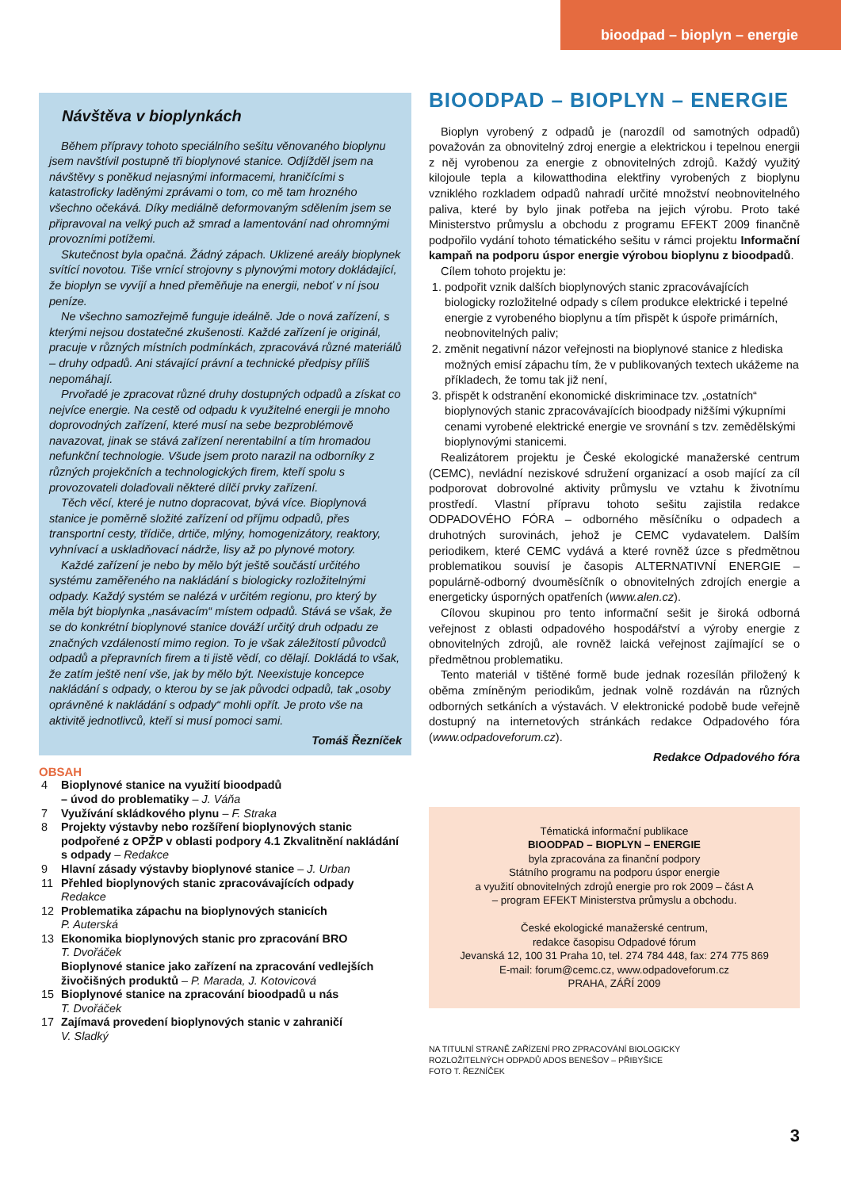bioodpad – bioplyn – energie
Návštěva v bioplynkách
Během přípravy tohoto speciálního sešitu věnovaného bioplynu jsem navštívil postupně tři bioplynové stanice. Odjížděl jsem na návštěvy s poněkud nejasnými informacemi, hraničícími s katastroficky laděnými zprávami o tom, co mě tam hrozného všechno očekává. Díky mediálně deformovaným sdělením jsem se připravoval na velký puch až smrad a lamentování nad ohromnými provozními potížemi.
Skutečnost byla opačná. Žádný zápach. Uklizené areály bioplynek svítící novotou. Tiše vrnící strojovny s plynovými motory dokládající, že bioplyn se vyvíjí a hned přeměňuje na energii, neboť v ní jsou peníze.
Ne všechno samozřejmě funguje ideálně. Jde o nová zařízení, s kterými nejsou dostatečné zkušenosti. Každé zařízení je originál, pracuje v různých místních podmínkách, zpracovává různé materiálů – druhy odpadů. Ani stávající právní a technické předpisy příliš nepomáhají.
Prvořadé je zpracovat různé druhy dostupných odpadů a získat co nejvíce energie. Na cestě od odpadu k využitelné energii je mnoho doprovodných zařízení, které musí na sebe bezproblémově navazovat, jinak se stává zařízení nerentabilní a tím hromadou nefunkční technologie. Všude jsem proto narazil na odborníky z různých projekčních a technologických firem, kteří spolu s provozovateli dolaďovali některé dílčí prvky zařízení.
Těch věcí, které je nutno dopracovat, bývá více. Bioplynová stanice je poměrně složité zařízení od příjmu odpadů, přes transportní cesty, třídiče, drtiče, mlýny, homogenizátory, reaktory, vyhnívací a uskladňovací nádrže, lisy až po plynové motory.
Každé zařízení je nebo by mělo být ještě součástí určitého systému zaměřeného na nakládání s biologicky rozložitelnými odpady. Každý systém se nalézá v určitém regionu, pro který by měla být bioplynka „nasávacím“ místem odpadů. Stává se však, že se do konkrétní bioplynové stanice dováží určitý druh odpadu ze značných vzdáleností mimo region. To je však záležitostí původců odpadů a přepravních firem a ti jistě vědí, co dělají. Dokládá to však, že zatím ještě není vše, jak by mělo být. Neexistuje koncepce nakládání s odpady, o kterou by se jak původci odpadů, tak „osoby oprávněné k nakládání s odpady“ mohli opřít. Je proto vše na aktivitě jednotlivců, kteří si musí pomoci sami.
Tomáš Řezníček
OBSAH
| 4 | Bioplynové stanice na využití bioodpadů – úvod do problematiky – J. Váňa |
| 7 | Využívání skládkového plynu – F. Straka |
| 8 | Projekty výstavby nebo rozšíření bioplynových stanic podpořené z OPŽP v oblasti podpory 4.1 Zkvalitnění nakládání s odpady – Redakce |
| 9 | Hlavní zásady výstavby bioplynové stanice – J. Urban |
| 11 | Přehled bioplynových stanic zpracovávajících odpady Redakce |
| 12 | Problematika zápachu na bioplynových stanicích P. Auterská |
| 13 | Ekonomika bioplynových stanic pro zpracování BRO T. Dvořáček |
| | Bioplynové stanice jako zařízení na zpracování vedlejších živočišných produktů – P. Marada, J. Kotovicová |
| 15 | Bioplynové stanice na zpracování bioodpadů u nás T. Dvořáček |
| 17 | Zajímavá provedení bioplynových stanic v zahraničí V. Sladký |
BIOODPAD – BIOPLYN – ENERGIE
Bioplyn vyrobený z odpadů je (narozdíl od samotných odpadů) považován za obnovitelný zdroj energie a elektrickou i tepelnou energii z něj vyrobenou za energie z obnovitelných zdrojů. Každý využitý kilojoule tepla a kilowatthodina elektřiny vyrobených z bioplynu vzniklého rozkladem odpadů nahradí určité množství neobnovitelného paliva, které by bylo jinak potřeba na jejich výrobu. Proto také Ministerstvo průmyslu a obchodu z programu EFEKT 2009 finančně podpořilo vydání tohoto tématického sešitu v rámci projektu Informační kampaň na podporu úspor energie výrobou bioplynu z bioodpadů.
Cílem tohoto projektu je:
1. podpořit vznik dalších bioplynových stanic zpracovávajících biologicky rozložitelné odpady s cílem produkce elektrické i tepelné energie z vyrobeného bioplynu a tím přispět k úspoře primárních, neobnovitelných paliv;
2. změnit negativní názor veřejnosti na bioplynové stanice z hlediska možných emisí zápachu tím, že v publikovaných textech ukážeme na příkladech, že tomu tak již není,
3. přispět k odstranění ekonomické diskriminace tzv. „ostatních“ bioplynových stanic zpracovávajících bioodpady nižšími výkupními cenami vyrobené elektrické energie ve srovnání s tzv. zemědělskými bioplynovými stanicemi.
Realizátorem projektu je České ekologické manažerské centrum (CEMC), nevládní neziskové sdružení organizací a osob mající za cíl podporovat dobrovolné aktivity průmyslu ve vztahu k životnímu prostředí. Vlastní přípravu tohoto sešitu zajistila redakce ODPADOVÉHO FÓRA – odborného měsíčníku o odpadech a druhotných surovinách, jehož je CEMC vydavatelem. Dalším periodikem, které CEMC vydává a které rovněž úzce s předmětnou problematikou souvisí je časopis ALTERNATIVNÍ ENERGIE – populárně-odborný dvouměsíčník o obnovitelných zdrojích energie a energeticky úsporných opatřeních (www.alen.cz).
Cílovou skupinou pro tento informační sešit je široká odborná veřejnost z oblasti odpadového hospodářství a výroby energie z obnovitelných zdrojů, ale rovněž laická veřejnost zajímající se o předmětnou problematiku.
Tento materiál v tištěné formě bude jednak rozesílán přiložený k oběma zmíněným periodikům, jednak volně rozdáván na různých odborných setkáních a výstavách. V elektronické podobě bude veřejně dostupný na internetových stránkách redakce Odpadového fóra (www.odpadoveforum.cz).
Redakce Odpadového fóra
Tématická informační publikace
BIOODPAD – BIOPLYN – ENERGIE
byla zpracována za finanční podpory
Státního programu na podporu úspor energie
a využití obnovitelných zdrojů energie pro rok 2009 – část A
– program EFEKT Ministerstva průmyslu a obchodu.
České ekologické manažerské centrum,
redakce časopisu Odpadové fórum
Jevanská 12, 100 31 Praha 10, tel. 274 784 448, fax: 274 775 869
E-mail: forum@cemc.cz, www.odpadoveforum.cz
PRAHA, ZÁŘÍ 2009
NA TITULNÍ STRANĚ ZAŘÍZENÍ PRO ZPRACOVÁNÍ BIOLOGICKY
ROZLOŽITELNÝCH ODPADŮ ADOS BENEŠOV – PŘIBYŠICE
FOTO T. ŘEZNÍČEK
3